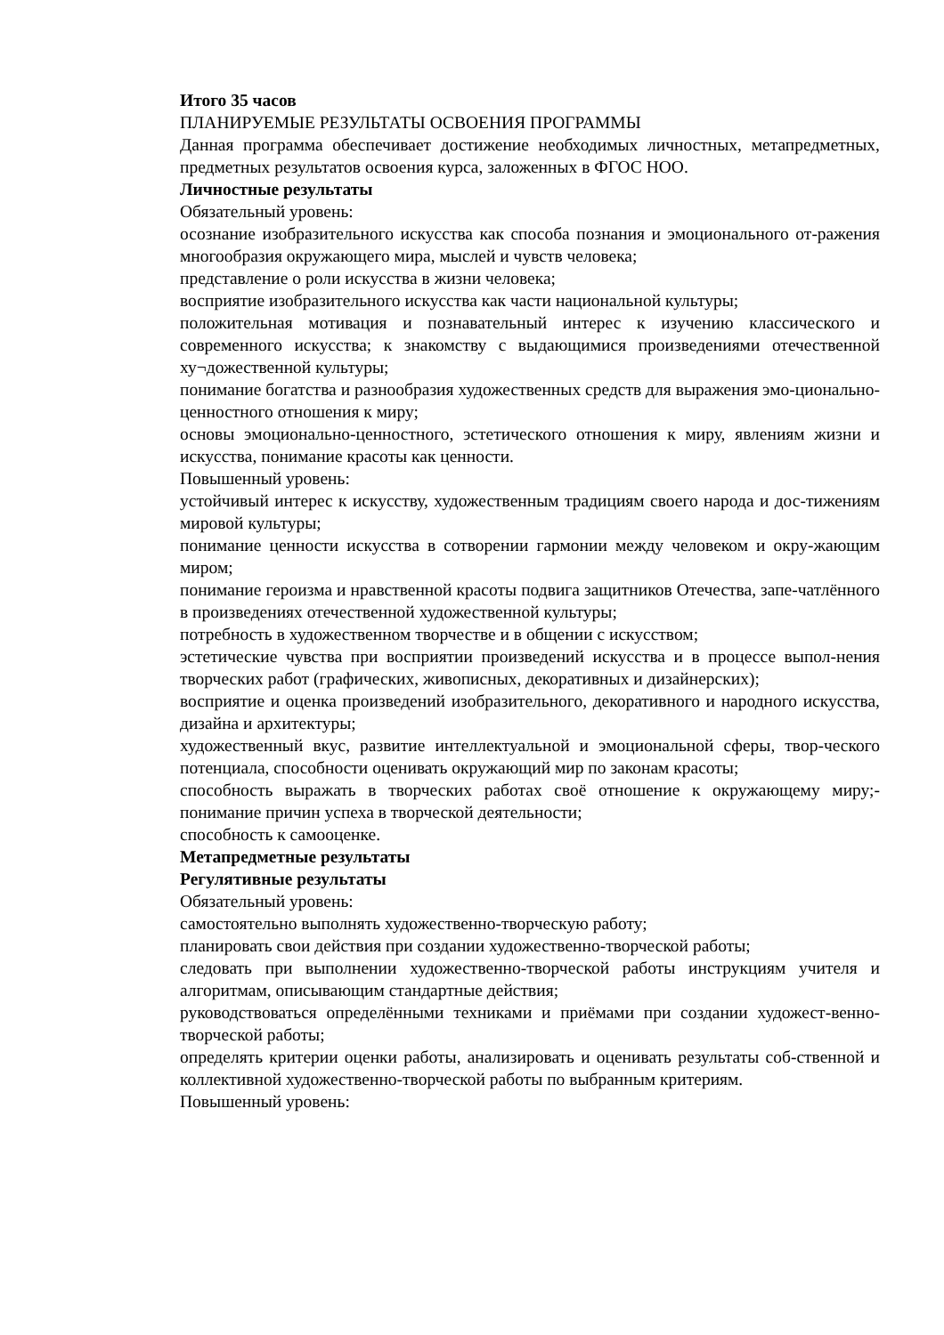Итого 35 часов
ПЛАНИРУЕМЫЕ РЕЗУЛЬТАТЫ ОСВОЕНИЯ ПРОГРАММЫ
Данная программа обеспечивает достижение необходимых личностных, метапредметных, предметных результатов освоения курса, заложенных в ФГОС НОО.
Личностные результаты
Обязательный уровень:
осознание изобразительного искусства как способа познания и эмоционального от-ражения многообразия окружающего мира, мыслей и чувств человека;
представление о роли искусства в жизни человека;
восприятие изобразительного искусства как части национальной культуры;
положительная мотивация и познавательный интерес к изучению классического и современного искусства; к знакомству с выдающимися произведениями отечественной ху¬дожественной культуры;
понимание богатства и разнообразия художественных средств для выражения эмо-ционально-ценностного отношения к миру;
основы эмоционально-ценностного, эстетического отношения к миру, явлениям жизни и искусства, понимание красоты как ценности.
Повышенный уровень:
устойчивый интерес к искусству, художественным традициям своего народа и дос-тижениям мировой культуры;
понимание ценности искусства в сотворении гармонии между человеком и окру-жающим миром;
понимание героизма и нравственной красоты подвига защитников Отечества, запе-чатлённого в произведениях отечественной художественной культуры;
потребность в художественном творчестве и в общении с искусством;
эстетические чувства при восприятии произведений искусства и в процессе выпол-нения творческих работ (графических, живописных, декоративных и дизайнерских);
восприятие и оценка произведений изобразительного, декоративного и народного искусства, дизайна и архитектуры;
художественный вкус, развитие интеллектуальной и эмоциональной сферы, твор-ческого потенциала, способности оценивать окружающий мир по законам красоты;
способность выражать в творческих работах своё отношение к окружающему миру;-понимание причин успеха в творческой деятельности;
способность к самооценке.
Метапредметные результаты
Регулятивные результаты
Обязательный уровень:
самостоятельно выполнять художественно-творческую работу;
планировать свои действия при создании художественно-творческой работы;
следовать при выполнении художественно-творческой работы инструкциям учителя и алгоритмам, описывающим стандартные действия;
руководствоваться определёнными техниками и приёмами при создании художест-венно-творческой работы;
определять критерии оценки работы, анализировать и оценивать результаты соб-ственной и коллективной художественно-творческой работы по выбранным критериям.
Повышенный уровень: